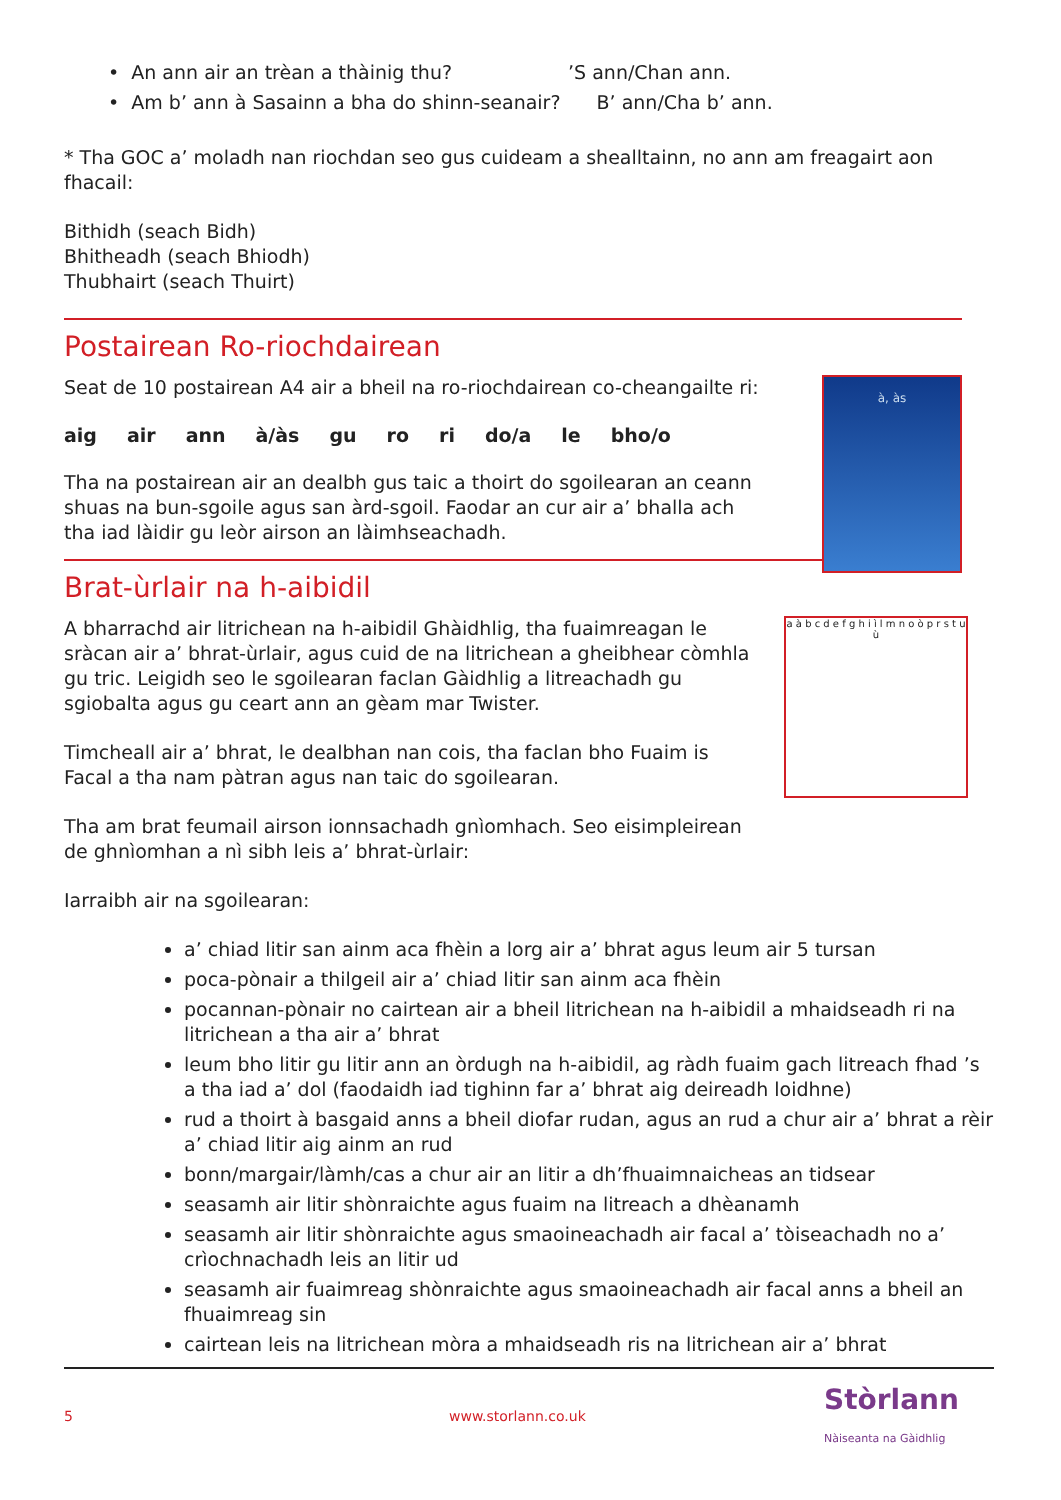• An ann air an trèan a thàinig thu? ’S ann/Chan ann.
• Am b’ ann à Sasainn a bha do shinn-seanair? B’ ann/Cha b’ ann.
* Tha GOC a’ moladh nan riochdan seo gus cuideam a shealltainn, no ann am freagairt aon fhacail:
Bithidh (seach Bidh)
Bhitheadh (seach Bhiodh)
Thubhairt (seach Thuirt)
Postairean Ro-riochdairean
Seat de 10 postairean A4 air a bheil na ro-riochdairean co-cheangailte ri:
aig air ann à/às gu ro ri do/a le bho/o
Tha na postairean air an dealbh gus taic a thoirt do sgoilearan an ceann shuas na bun-sgoile agus san àrd-sgoil. Faodar an cur air a’ bhalla ach tha iad làidir gu leòr airson an làimhseachadh.
à, às
Brat-ùrlair na h-aibidil
A bharrachd air litrichean na h-aibidil Ghàidhlig, tha fuaimreagan le sràcan air a’ bhrat-ùrlair, agus cuid de na litrichean a gheibhear còmhla gu tric. Leigidh seo le sgoilearan faclan Gàidhlig a litreachadh gu sgiobalta agus gu ceart ann an gèam mar Twister.
Timcheall air a’ bhrat, le dealbhan nan cois, tha faclan bho Fuaim is Facal a tha nam pàtran agus nan taic do sgoilearan.
Tha am brat feumail airson ionnsachadh gnìomhach. Seo eisimpleirean de ghnìomhan a nì sibh leis a’ bhrat-ùrlair:
a à b c d e f g h i ì l m n o ò p r s t u ù
Iarraibh air na sgoilearan:
a’ chiad litir san ainm aca fhèin a lorg air a’ bhrat agus leum air 5 tursan
poca-pònair a thilgeil air a’ chiad litir san ainm aca fhèin
pocannan-pònair no cairtean air a bheil litrichean na h-aibidil a mhaidseadh ri na litrichean a tha air a’ bhrat
leum bho litir gu litir ann an òrdugh na h-aibidil, ag ràdh fuaim gach litreach fhad ’s a tha iad a’ dol (faodaidh iad tighinn far a’ bhrat aig deireadh loidhne)
rud a thoirt à basgaid anns a bheil diofar rudan, agus an rud a chur air a’ bhrat a rèir a’ chiad litir aig ainm an rud
bonn/margair/làmh/cas a chur air an litir a dh’fhuaimnaicheas an tidsear
seasamh air litir shònraichte agus fuaim na litreach a dhèanamh
seasamh air litir shònraichte agus smaoineachadh air facal a’ tòiseachadh no a’ crìochnachadh leis an litir ud
seasamh air fuaimreag shònraichte agus smaoineachadh air facal anns a bheil an fhuaimreag sin
cairtean leis na litrichean mòra a mhaidseadh ris na litrichean air a’ bhrat
5 www.storlann.co.uk Stòrlann
Nàiseanta na Gàidhlig